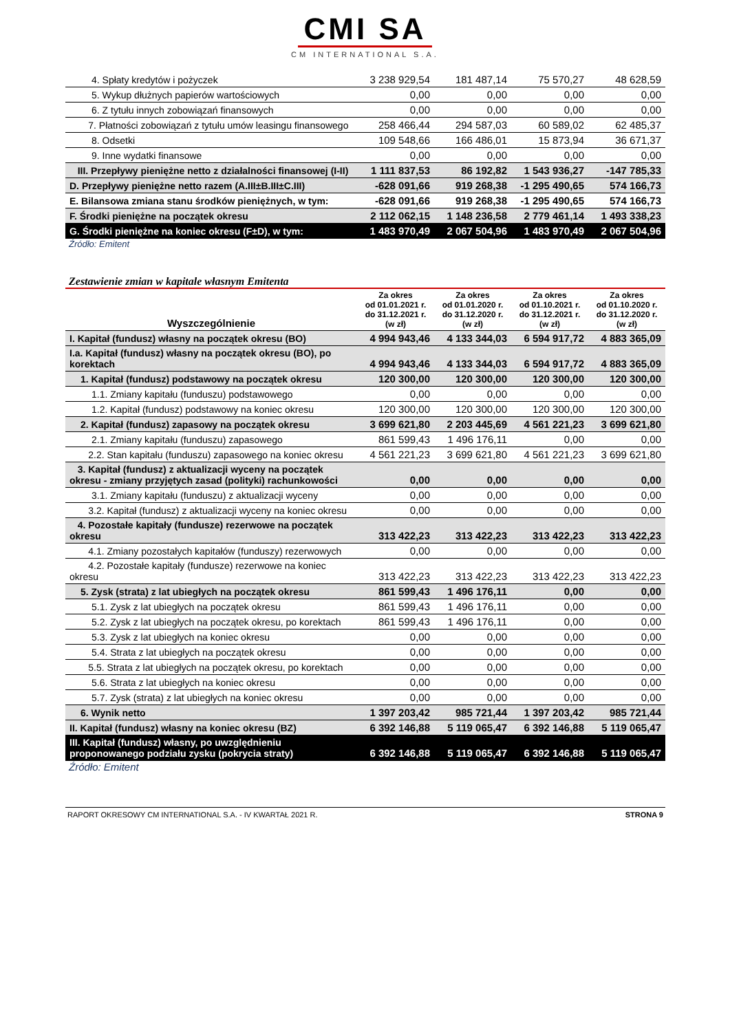CMI SA
CM INTERNATIONAL S.A.
| 4. Spłaty kredytów i pożyczek | 3 238 929,54 | 181 487,14 | 75 570,27 | 48 628,59 |
| 5. Wykup dłużnych papierów wartościowych | 0,00 | 0,00 | 0,00 | 0,00 |
| 6. Z tytułu innych zobowiązań finansowych | 0,00 | 0,00 | 0,00 | 0,00 |
| 7. Płatności zobowiązań z tytułu umów leasingu finansowego | 258 466,44 | 294 587,03 | 60 589,02 | 62 485,37 |
| 8. Odsetki | 109 548,66 | 166 486,01 | 15 873,94 | 36 671,37 |
| 9. Inne wydatki finansowe | 0,00 | 0,00 | 0,00 | 0,00 |
| III. Przepływy pieniężne netto z działalności finansowej (I-II) | 1 111 837,53 | 86 192,82 | 1 543 936,27 | -147 785,33 |
| D. Przepływy pieniężne netto razem (A.III±B.III±C.III) | -628 091,66 | 919 268,38 | -1 295 490,65 | 574 166,73 |
| E. Bilansowa zmiana stanu środków pieniężnych, w tym: | -628 091,66 | 919 268,38 | -1 295 490,65 | 574 166,73 |
| F. Środki pieniężne na początek okresu | 2 112 062,15 | 1 148 236,58 | 2 779 461,14 | 1 493 338,23 |
| G. Środki pieniężne na koniec okresu (F±D), w tym: | 1 483 970,49 | 2 067 504,96 | 1 483 970,49 | 2 067 504,96 |
Źródło: Emitent
Zestawienie zmian w kapitale własnym Emitenta
| Wyszczególnienie | Za okres od 01.01.2021 r. do 31.12.2021 r. (w zł) | Za okres od 01.01.2020 r. do 31.12.2020 r. (w zł) | Za okres od 01.10.2021 r. do 31.12.2021 r. (w zł) | Za okres od 01.10.2020 r. do 31.12.2020 r. (w zł) |
| --- | --- | --- | --- | --- |
| I. Kapitał (fundusz) własny na początek okresu (BO) | 4 994 943,46 | 4 133 344,03 | 6 594 917,72 | 4 883 365,09 |
| I.a. Kapitał (fundusz) własny na początek okresu (BO), po korektach | 4 994 943,46 | 4 133 344,03 | 6 594 917,72 | 4 883 365,09 |
| 1. Kapitał (fundusz) podstawowy na początek okresu | 120 300,00 | 120 300,00 | 120 300,00 | 120 300,00 |
| 1.1. Zmiany kapitału (funduszu) podstawowego | 0,00 | 0,00 | 0,00 | 0,00 |
| 1.2. Kapitał (fundusz) podstawowy na koniec okresu | 120 300,00 | 120 300,00 | 120 300,00 | 120 300,00 |
| 2. Kapitał (fundusz) zapasowy na początek okresu | 3 699 621,80 | 2 203 445,69 | 4 561 221,23 | 3 699 621,80 |
| 2.1. Zmiany kapitału (funduszu) zapasowego | 861 599,43 | 1 496 176,11 | 0,00 | 0,00 |
| 2.2. Stan kapitału (funduszu) zapasowego na koniec okresu | 4 561 221,23 | 3 699 621,80 | 4 561 221,23 | 3 699 621,80 |
| 3. Kapitał (fundusz) z aktualizacji wyceny na początek okresu - zmiany przyjętych zasad (polityki) rachunkowości | 0,00 | 0,00 | 0,00 | 0,00 |
| 3.1. Zmiany kapitału (funduszu) z aktualizacji wyceny | 0,00 | 0,00 | 0,00 | 0,00 |
| 3.2. Kapitał (fundusz) z aktualizacji wyceny na koniec okresu | 0,00 | 0,00 | 0,00 | 0,00 |
| 4. Pozostałe kapitały (fundusze) rezerwowe na początek okresu | 313 422,23 | 313 422,23 | 313 422,23 | 313 422,23 |
| 4.1. Zmiany pozostałych kapitałów (funduszy) rezerwowych | 0,00 | 0,00 | 0,00 | 0,00 |
| 4.2. Pozostałe kapitały (fundusze) rezerwowe na koniec okresu | 313 422,23 | 313 422,23 | 313 422,23 | 313 422,23 |
| 5. Zysk (strata) z lat ubiegłych na początek okresu | 861 599,43 | 1 496 176,11 | 0,00 | 0,00 |
| 5.1. Zysk z lat ubiegłych na początek okresu | 861 599,43 | 1 496 176,11 | 0,00 | 0,00 |
| 5.2. Zysk z lat ubiegłych na początek okresu, po korektach | 861 599,43 | 1 496 176,11 | 0,00 | 0,00 |
| 5.3. Zysk z lat ubiegłych na koniec okresu | 0,00 | 0,00 | 0,00 | 0,00 |
| 5.4. Strata z lat ubiegłych na początek okresu | 0,00 | 0,00 | 0,00 | 0,00 |
| 5.5. Strata z lat ubiegłych na początek okresu, po korektach | 0,00 | 0,00 | 0,00 | 0,00 |
| 5.6. Strata z lat ubiegłych na koniec okresu | 0,00 | 0,00 | 0,00 | 0,00 |
| 5.7. Zysk (strata) z lat ubiegłych na koniec okresu | 0,00 | 0,00 | 0,00 | 0,00 |
| 6. Wynik netto | 1 397 203,42 | 985 721,44 | 1 397 203,42 | 985 721,44 |
| II. Kapitał (fundusz) własny na koniec okresu (BZ) | 6 392 146,88 | 5 119 065,47 | 6 392 146,88 | 5 119 065,47 |
| III. Kapitał (fundusz) własny, po uwzględnieniu proponowanego podziału zysku (pokrycia straty) | 6 392 146,88 | 5 119 065,47 | 6 392 146,88 | 5 119 065,47 |
Źródło: Emitent
RAPORT OKRESOWY CM INTERNATIONAL S.A. - IV KWARTAŁ 2021 R. STRONA 9